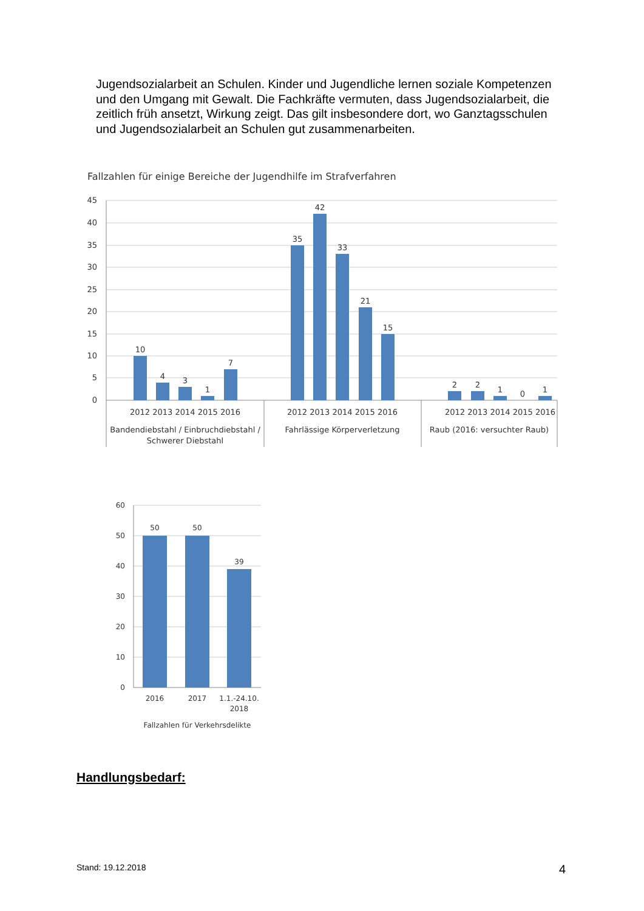Jugendsozialarbeit an Schulen. Kinder und Jugendliche lernen soziale Kompetenzen und den Umgang mit Gewalt. Die Fachkräfte vermuten, dass Jugendsozialarbeit, die zeitlich früh ansetzt, Wirkung zeigt. Das gilt insbesondere dort, wo Ganztagsschulen und Jugendsozialarbeit an Schulen gut zusammenarbeiten.
Fallzahlen für einige Bereiche der Jugendhilfe im Strafverfahren
45
40
35
30
25
20
15
10
5
0
10
4
3
1
7
35
42
33
21
15
2
2
1
0
1
2012 2013 2014 2015 2016
2012 2013 2014 2015 2016
2012 2013 2014 2015 2016
Bandendiebstahl / Einbruchdiebstahl /
Schwerer Diebstahl
Fahrlässige Körperverletzung
Raub (2016: versuchter Raub)
60
50
40
30
20
10
0
50
50
39
2016
2017
1.1.-24.10.
2018
Fallzahlen für Verkehrsdelikte
Handlungsbedarf:
Stand: 19.12.2018 4